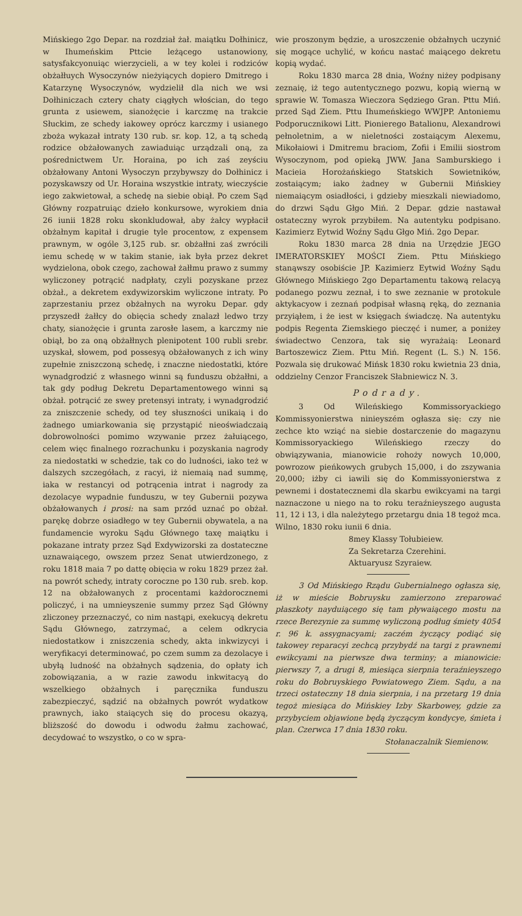Mińskiego 2go Depar. na rozdział żał. maiątku Dołhinicz, w Ihumeńskim Pttcie leżącego ustanowiony, satysfakcyonuiąc wierzycieli, a w tey kolei i rodziców obżałłuych Wysoczynów nieżyiących dopiero Dmitrego i Katarzynę Wysoczynów, wydzielił dla nich we wsi Dołhiniczach cztery chaty ciągłych włościan, do tego grunta z usiewem, sianożęcie i karczmę na trakcie Słuckim, ze schedy iakowey oprócz karczmy i usianego zboża wykazał intraty 130 rub. sr. kop. 12, a tą schedą rodzice obżałowanych zawiaduiąc urządzali oną, za pośrednictwem Ur. Horaina, po ich zaś zeyściu obżałowany Antoni Wysoczyn przybywszy do Dołhinicz i pozyskawszy od Ur. Horaina wszystkie intraty, wieczyście iego zakwietował, a schedę na siebie obiął. Po czem Sąd Główny rozpatruiąc dzieło konkursowe, wyrokiem dnia 26 iunii 1828 roku skonkludował, aby żałcy wypłacił obżałnym kapitał i drugie tyle procentow, z expensem prawnym, w ogóle 3,125 rub. sr. obżałłni zaś zwrócili iemu schedę w w takim stanie, iak była przez dekret wydzielona, obok czego, zachował żałłmu prawo z summy wyliczoney potrącić nadpłaty, czyli pozyskane przez obżał., a dekretem exdywizorskim wyliczone intraty. Po zaprzestaniu przez obżałnych na wyroku Depar. gdy przyszedł żałłcy do obięcia schedy znalazł ledwo trzy chaty, sianożęcie i grunta zarosłe lasem, a karczmy nie obiął, bo za oną obżałłnych plenipotent 100 rubli srebr. uzyskał, słowem, pod possesyą obżałowanych z ich winy zupełnie zniszczoną schedę, i znaczne niedostatki, które wynadgrodzić z własnego winni są funduszu obżałłni, a tak gdy podług Dekretu Departamentowego winni są obżał. potrącić ze swey pretensyi intraty, i wynadgrodzić za zniszczenie schedy, od tey słuszności unikaią i do żadnego umiarkowania się przystąpić nieoświadczaią dobrowolności pomimo wzywanie przez żałuiącego, celem więc finalnego rozrachunku i pozyskania nagrody za niedostatki w schedzie, tak co do ludności, iako też w dalszych szczegółach, z racyi, iż niemaią nad summę, iaka w restancyi od potrącenia intrat i nagrody za dezolacye wypadnie funduszu, w tey Gubernii pozywa obżałowanych i prosi: na sam przód uznać po obżał. parękę dobrze osiadłego w tey Gubernii obywatela, a na fundamencie wyroku Sądu Głównego taxę maiątku i pokazane intraty przez Sąd Exdywizorski za dostateczne uznawaiącego, owszem przez Senat utwierdzonego, z roku 1818 maia 7 po dattę obięcia w roku 1829 przez żał. na powrót schedy, intraty coroczne po 130 rub. sreb. kop. 12 na obżałowanych z procentami każdorocznemi policzyć, i na umnieyszenie summy przez Sąd Główny zliczoney przeznaczyć, co nim nastąpi, exekucyą dekretu Sądu Głównego, zatrzymać, a celem odkrycia niedostatkow i zniszczenia schedy, akta inkwizycyi i weryfikacyi determinować, po czem summ za dezolacye i ubyłą ludność na obżałnych sądzenia, do opłaty ich zobowiązania, a w razie zawodu inkwitacyą do wszelkiego obżałnych i paręcznika funduszu zabezpieczyć, sądzić na obżałnych powrót wydatkow prawnych, iako staiących się do procesu okazyą, bliższość do dowodu i odwodu żałmu zachować, decydować to wszystko, o co w spra-
wie proszonym będzie, a uroszczenie obżałnych uczynić się mogące uchylić, w końcu nastać maiącego dekretu kopią wydać.
Roku 1830 marca 28 dnia, Woźny niżey podpisany zeznaię, iż tego autentycznego pozwu, kopią wierną w sprawie W. Tomasza Wieczora Sędziego Gran. Pttu Miń. przed Sąd Ziem. Pttu Ihumeńskiego WWJPP. Antoniemu Podporucznikowi Litt. Pionierego Batalionu, Alexandrowi pełnoletnim, a w nieletności zostaiącym Alexemu, Mikołaiowi i Dmitremu braciom, Zofii i Emilii siostrom Wysoczynom, pod opieką JWW. Jana Samburskiego i Macieia Horożańskiego Statskich Sowietników, zostaiącym; iako żadney w Gubernii Mińskiey niemaiącym osiadłości, i gdzieby mieszkali niewiadomo, do drzwi Sądu Głgo Miń. 2 Depar. gdzie nastawał ostateczny wyrok przybiłem. Na autentyku podpisano. Kazimierz Eytwid Woźny Sądu Głgo Miń. 2go Depar.
Roku 1830 marca 28 dnia na Urzędzie JEGO IMERATORSKIEY MOŚCI Ziem. Pttu Mińskiego stanąwszy osobiście JP. Kazimierz Eytwid Woźny Sądu Głównego Mińskiego 2go Departamentu takową relacyą podanego pozwu zeznał, i to swe zeznanie w protokule aktykacyow i zeznań podpisał własną ręką, do zeznania przyiąłem, i że iest w księgach świadczę. Na autentyku podpis Regenta Ziemskiego pieczęć i numer, a poniżey świadectwo Cenzora, tak się wyrażaią: Leonard Bartoszewicz Ziem. Pttu Miń. Regent (L. S.) N. 156. Pozwala się drukować Mińsk 1830 roku kwietnia 23 dnia, oddzielny Cenzor Franciszek Słabniewicz N. 3.
Podrady.
3 Od Wileńskiego Kommissoryackiego Kommissyonierstwa ninieyszém ogłasza się: czy nie zechce kto wziąć na siebie dostarczenie do magazynu Kommissoryackiego Wileńskiego rzeczy do obwiązywania, mianowicie rohoży nowych 10,000, powrozow pieńkowych grubych 15,000, i do zszywania 20,000; iżby ci iawili się do Kommissyonierstwa z pewnemi i dostatecznemi dla skarbu ewikcyami na targi naznaczone u niego na to roku teraźnieyszego augusta 11, 12 i 13, i dla należytego przetargu dnia 18 tegoż mca. Wilno, 1830 roku iunii 6 dnia.
8mey Klassy Tołubieiew.
Za Sekretarza Czerehini.
Aktuaryusz Szyraiew.
3 Od Mińskiego Rządu Gubernialnego ogłasza się, iż w mieście Bobruysku zamierzono zreparować płaszkoty nayduiącego się tam pływaiącego mostu na rzece Berezynie za summę wyliczoną podług śmiety 4054 r. 96 k. assygnacyami; zaczém życzący podiąć się takowey reparacyi zechcą przybydź na targi z prawnemi ewikcyami na pierwsze dwa terminy; a mianowicie: pierwszy 7, a drugi 8, miesiąca sierpnia teraźnieyszego roku do Bobruyskiego Powiatowego Ziem. Sądu, a na trzeci ostateczny 18 dnia sierpnia, i na przetarg 19 dnia tegoż miesiąca do Mińskiey Izby Skarbowey, gdzie za przybyciem objawione będą życzącym kondycye, śmieta i plan. Czerwca 17 dnia 1830 roku.
Stołanaczalnik Siemienow.